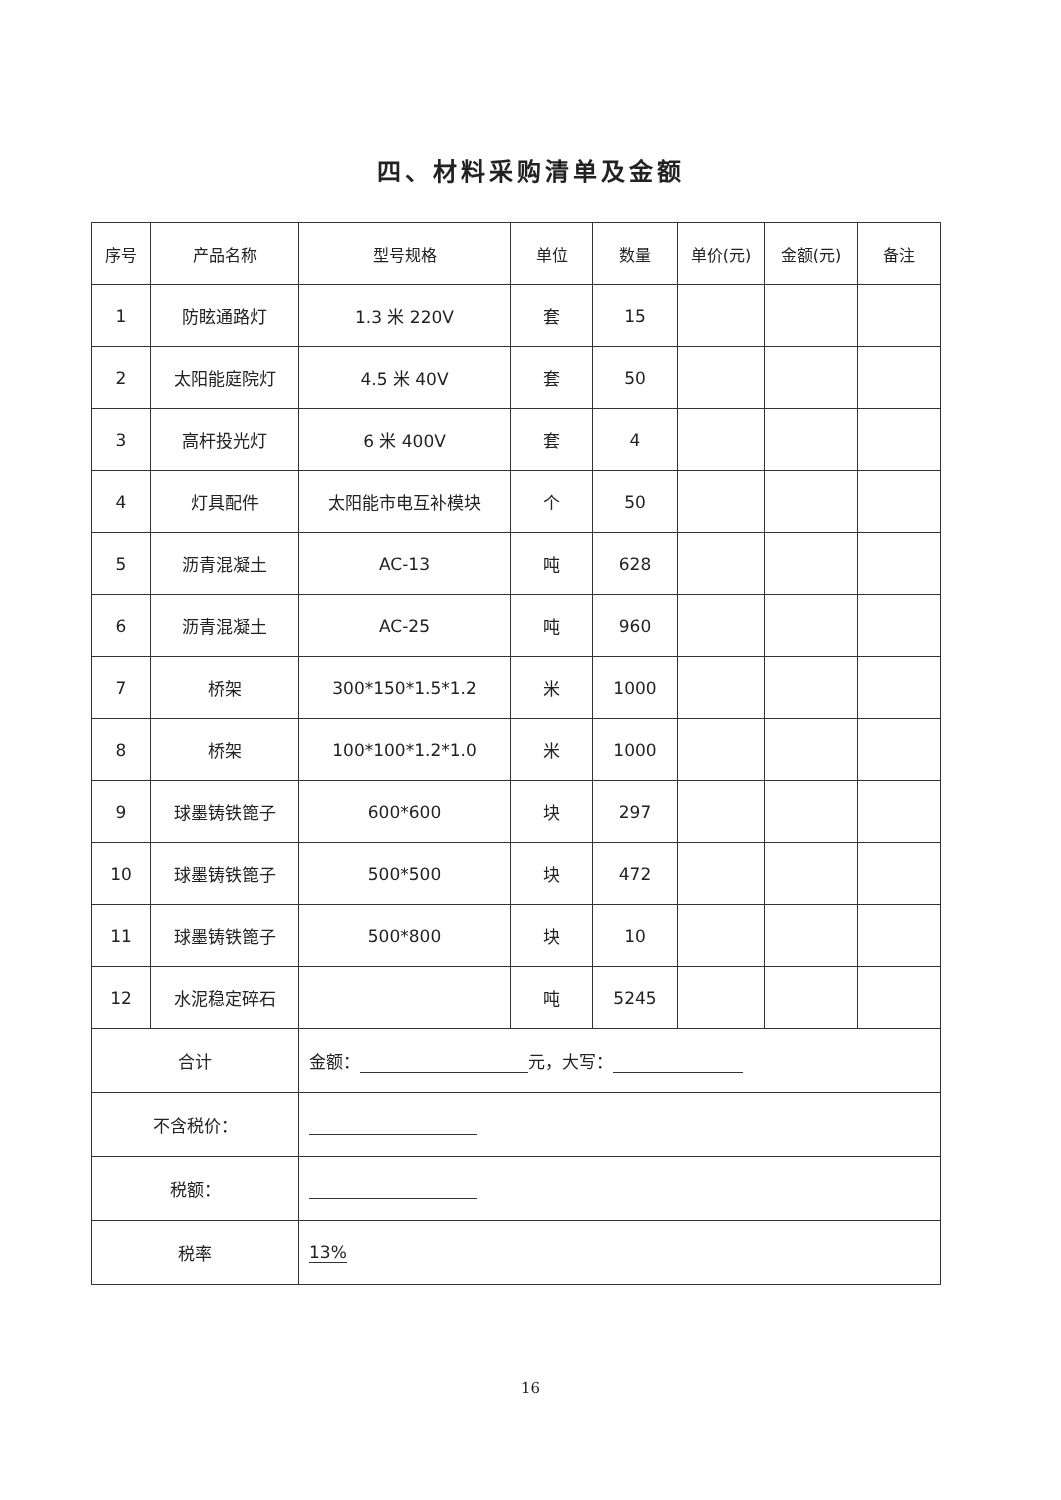四、材料采购清单及金额
| 序号 | 产品名称 | 型号规格 | 单位 | 数量 | 单价(元) | 金额(元) | 备注 |
| --- | --- | --- | --- | --- | --- | --- | --- |
| 1 | 防眩通路灯 | 1.3 米 220V | 套 | 15 | | | |
| 2 | 太阳能庭院灯 | 4.5 米 40V | 套 | 50 | | | |
| 3 | 高杆投光灯 | 6 米 400V | 套 | 4 | | | |
| 4 | 灯具配件 | 太阳能市电互补模块 | 个 | 50 | | | |
| 5 | 沥青混凝土 | AC-13 | 吨 | 628 | | | |
| 6 | 沥青混凝土 | AC-25 | 吨 | 960 | | | |
| 7 | 桥架 | 300*150*1.5*1.2 | 米 | 1000 | | | |
| 8 | 桥架 | 100*100*1.2*1.0 | 米 | 1000 | | | |
| 9 | 球墨铸铁篦子 | 600*600 | 块 | 297 | | | |
| 10 | 球墨铸铁篦子 | 500*500 | 块 | 472 | | | |
| 11 | 球墨铸铁篦子 | 500*800 | 块 | 10 | | | |
| 12 | 水泥稳定碎石 | | 吨 | 5245 | | | |
| 合计 | | 金额： 元，大写： | | | | | |
| 不含税价： | | | | | | | |
| 税额： | | | | | | | |
| 税率 | | 13% | | | | | |
16